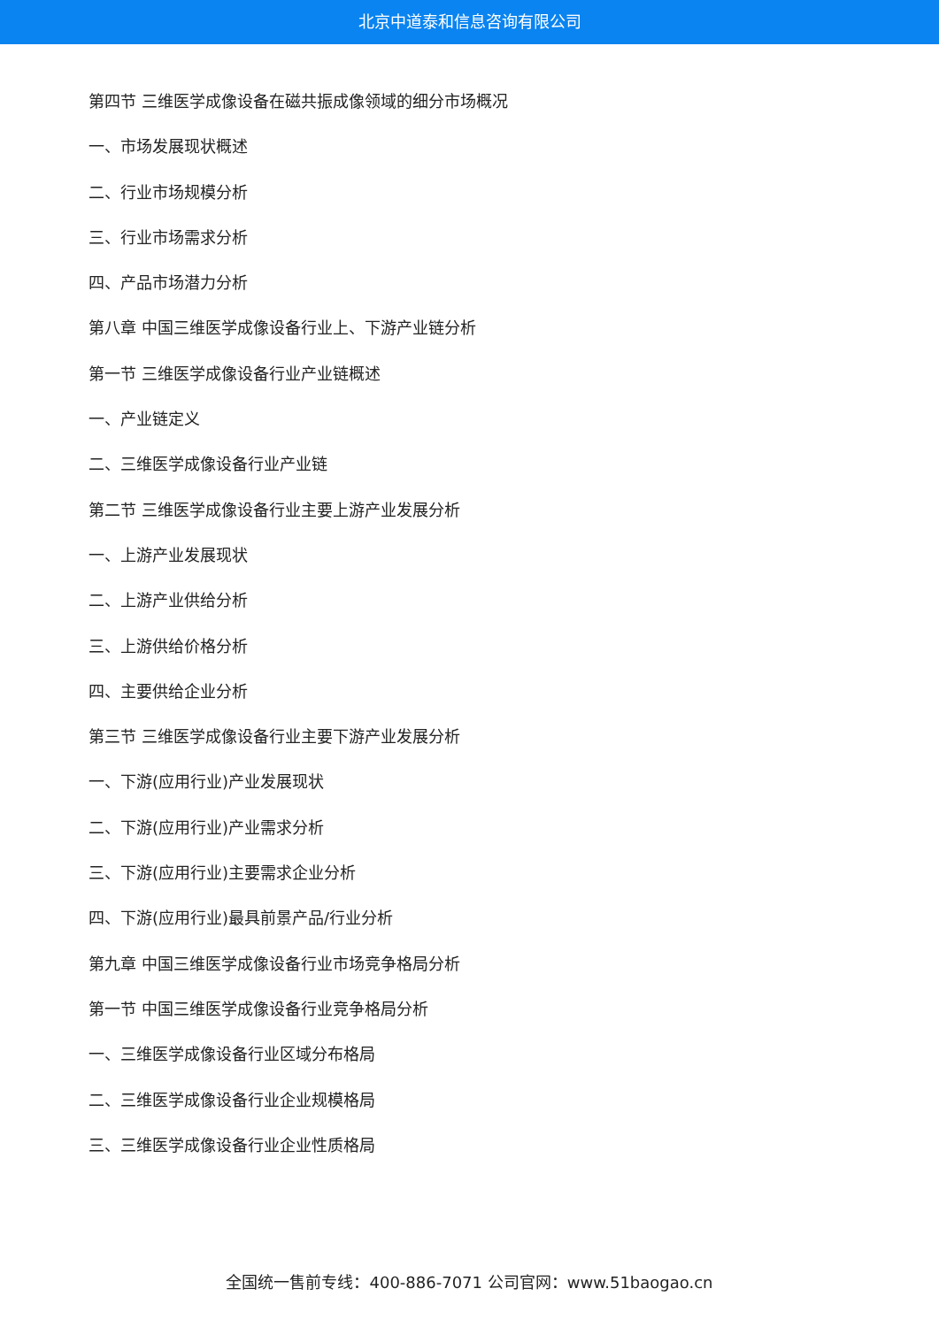北京中道泰和信息咨询有限公司
第四节 三维医学成像设备在磁共振成像领域的细分市场概况
一、市场发展现状概述
二、行业市场规模分析
三、行业市场需求分析
四、产品市场潜力分析
第八章 中国三维医学成像设备行业上、下游产业链分析
第一节 三维医学成像设备行业产业链概述
一、产业链定义
二、三维医学成像设备行业产业链
第二节 三维医学成像设备行业主要上游产业发展分析
一、上游产业发展现状
二、上游产业供给分析
三、上游供给价格分析
四、主要供给企业分析
第三节 三维医学成像设备行业主要下游产业发展分析
一、下游(应用行业)产业发展现状
二、下游(应用行业)产业需求分析
三、下游(应用行业)主要需求企业分析
四、下游(应用行业)最具前景产品/行业分析
第九章 中国三维医学成像设备行业市场竞争格局分析
第一节 中国三维医学成像设备行业竞争格局分析
一、三维医学成像设备行业区域分布格局
二、三维医学成像设备行业企业规模格局
三、三维医学成像设备行业企业性质格局
全国统一售前专线：400-886-7071 公司官网：www.51baogao.cn